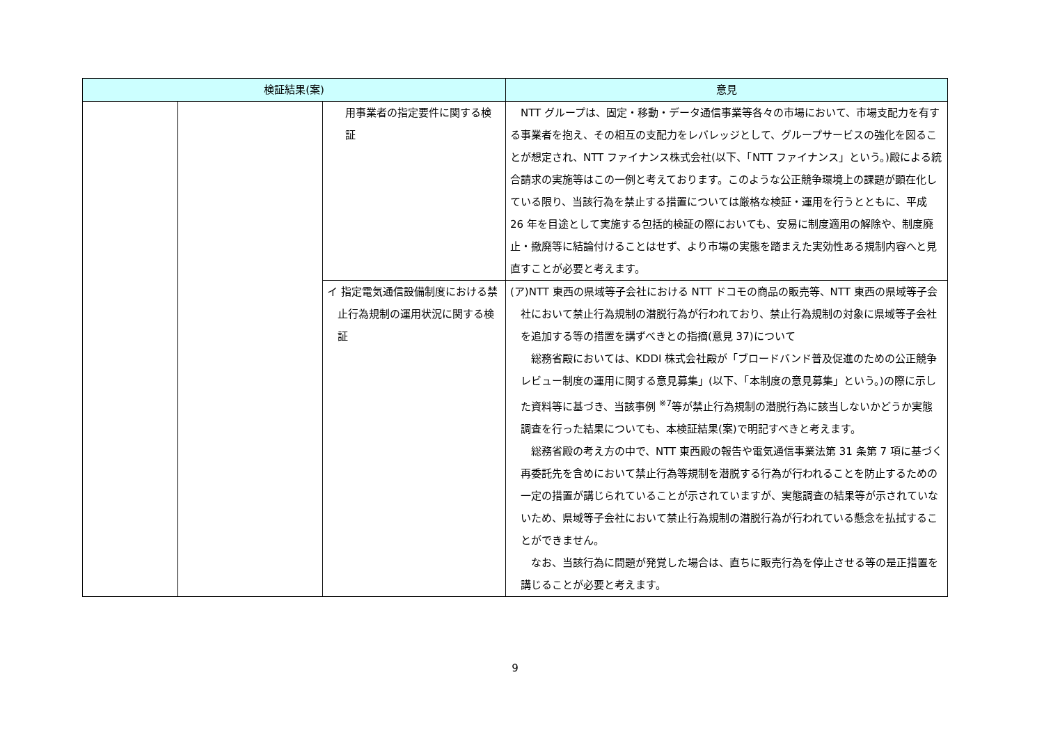| 検証結果(案) | | | 意見 |
| --- | --- | --- | --- |
| | | 用事業者の指定要件に関する検証 | NTT グループは、固定・移動・データ通信事業等各々の市場において、市場支配力を有する事業者を抱え、その相互の支配力をレバレッジとして、グループサービスの強化を図ることが想定され、NTT ファイナンス株式会社(以下、「NTT ファイナンス」という。)殿による統合請求の実施等はこの一例と考えております。このような公正競争環境上の課題が顕在化している限り、当該行為を禁止する措置については厳格な検証・運用を行うとともに、平成 26 年を目途として実施する包括的検証の際においても、安易に制度適用の解除や、制度廃止・撤廃等に結論付けることはせず、より市場の実態を踏まえた実効性ある規制内容へと見直すことが必要と考えます。 |
| | | イ 指定電気通信設備制度における禁止行為規制の運用状況に関する検証 | (ア)NTT 東西の県域等子会社における NTT ドコモの商品の販売等、NTT 東西の県域等子会社において禁止行為規制の潜脱行為が行われており、禁止行為規制の対象に県域等子会社を追加する等の措置を講ずべきとの指摘(意見 37)について 総務省殿においては、KDDI 株式会社殿が「ブロードバンド普及促進のための公正競争レビュー制度の運用に関する意見募集」(以下、「本制度の意見募集」という。)の際に示した資料等に基づき、当該事例 <sup>※7</sup>等が禁止行為規制の潜脱行為に該当しないかどうか実態調査を行った結果についても、本検証結果(案)で明記すべきと考えます。 総務省殿の考え方の中で、NTT 東西殿の報告や電気通信事業法第 31 条第 7 項に基づく再委託先を含めにおいて禁止行為等規制を潜脱する行為が行われることを防止するための一定の措置が講じられていることが示されていますが、実態調査の結果等が示されていないため、県域等子会社において禁止行為規制の潜脱行為が行われている懸念を払拭することができません。 なお、当該行為に問題が発覚した場合は、直ちに販売行為を停止させる等の是正措置を講じることが必要と考えます。 |
9